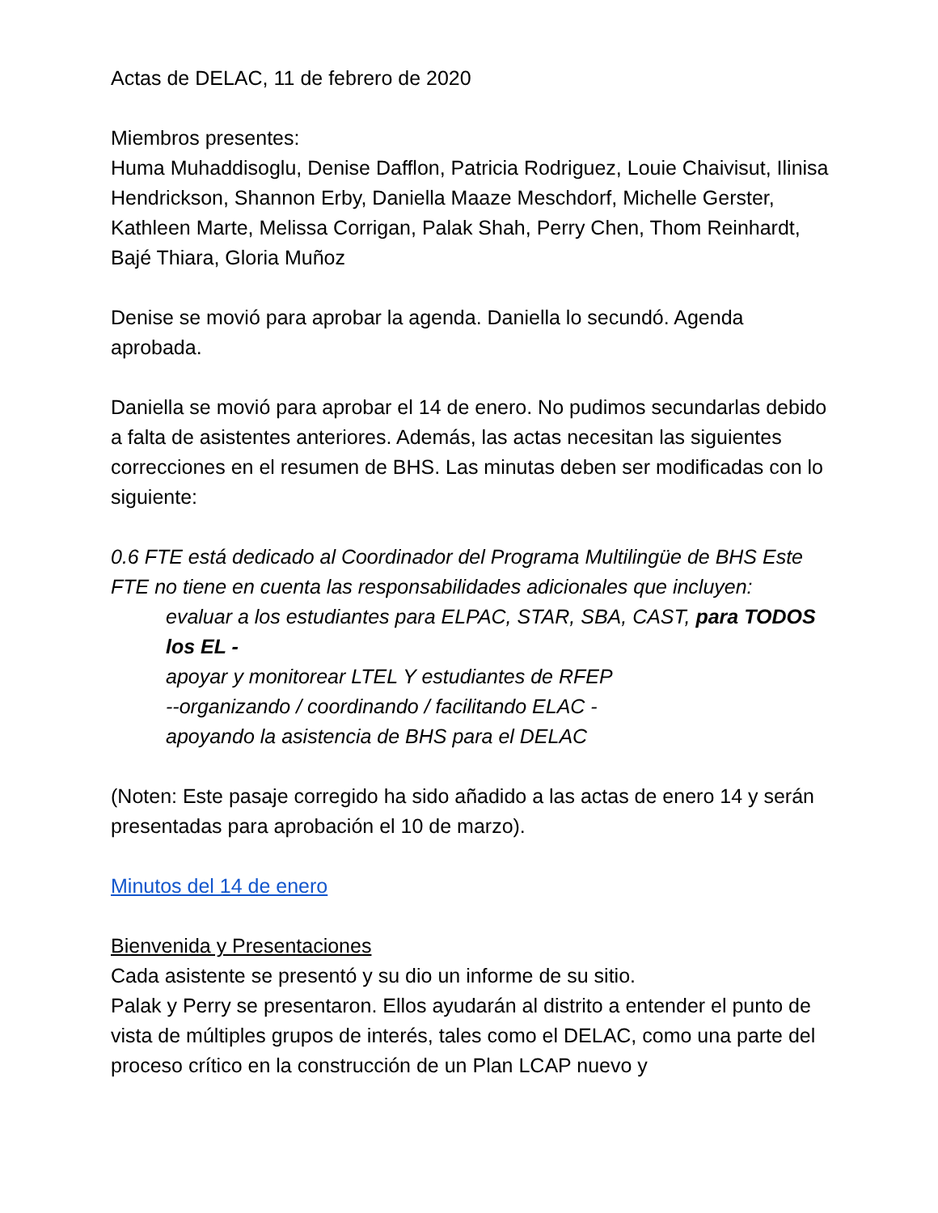Actas de DELAC, 11 de febrero de 2020
Miembros presentes:
Huma Muhaddisoglu, Denise Dafflon, Patricia Rodriguez, Louie Chaivisut, Ilinisa Hendrickson, Shannon Erby, Daniella Maaze Meschdorf, Michelle Gerster, Kathleen Marte, Melissa Corrigan, Palak Shah, Perry Chen, Thom Reinhardt, Bajé Thiara, Gloria Muñoz
Denise se movió para aprobar la agenda. Daniella lo secundó. Agenda aprobada.
Daniella se movió para aprobar el 14 de enero. No pudimos secundarlas debido a falta de asistentes anteriores. Además, las actas necesitan las siguientes correcciones en el resumen de BHS. Las minutas deben ser modificadas con lo siguiente:
0.6 FTE está dedicado al Coordinador del Programa Multilingüe de BHS Este FTE no tiene en cuenta las responsabilidades adicionales que incluyen:
evaluar a los estudiantes para ELPAC, STAR, SBA, CAST, para TODOS los EL -
apoyar y monitorear LTEL Y estudiantes de RFEP
--organizando / coordinando / facilitando ELAC -
apoyando la asistencia de BHS para el DELAC
(Noten: Este pasaje corregido ha sido añadido a las actas de enero 14 y serán presentadas para aprobación el 10 de marzo).
Minutos del 14 de enero
Bienvenida y Presentaciones
Cada asistente se presentó y su dio un informe de su sitio.
Palak y Perry se presentaron. Ellos ayudarán al distrito a entender el punto de vista de múltiples grupos de interés, tales como el DELAC, como una parte del proceso crítico en la construcción de un Plan LCAP nuevo y